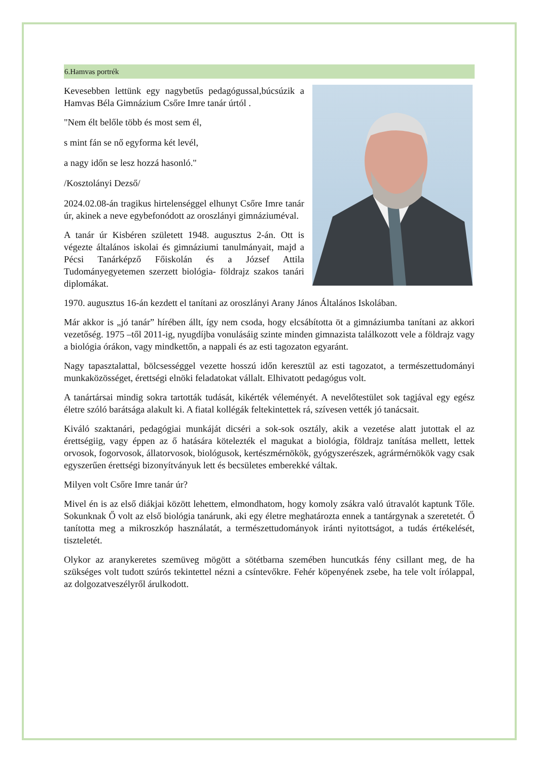6.Hamvas portrék
Kevesebben lettünk egy nagybetűs pedagógussal,búcsúzik a Hamvas Béla Gimnázium Csőre Imre tanár úrtól .
"Nem élt belőle több és most sem él,
s mint fán se nő egyforma két levél,
a nagy időn se lesz hozzá hasonló."
/Kosztolányi Dezső/
2024.02.08-án tragikus hirtelenséggel elhunyt Csőre Imre tanár úr, akinek a neve egybefonódott az oroszlányi gimnáziuméval.
A tanár úr Kisbéren született 1948. augusztus 2-án. Ott is végezte általános iskolai és gimnáziumi tanulmányait, majd a Pécsi Tanárképző Főiskolán és a József Attila Tudományegyetemen szerzett biológia- földrajz szakos tanári diplomákat.
1970. augusztus 16-án kezdett el tanítani az oroszlányi Arany János Általános Iskolában.
Már akkor is „jó tanár” hírében állt, így nem csoda, hogy elcsábította öt a gimnáziumba tanítani az akkori vezetőség. 1975 –től 2011-ig, nyugdíjba vonulásáig szinte minden gimnazista találkozott vele a földrajz vagy a biológia órákon, vagy mindkettőn, a nappali és az esti tagozaton egyaránt.
Nagy tapasztalattal, bölcsességgel vezette hosszú időn keresztül az esti tagozatot, a természettudományi munkaközösséget, érettségi elnöki feladatokat vállalt. Elhivatott pedagógus volt.
A tanártársai mindig sokra tartották tudását, kikérték véleményét. A nevelőtestület sok tagjával egy egész életre szóló barátsága alakult ki. A fiatal kollégák feltekintettek rá, szívesen vették jó tanácsait.
Kiváló szaktanári, pedagógiai munkáját dicséri a sok-sok osztály, akik a vezetése alatt jutottak el az érettségiig, vagy éppen az ő hatására kötelezték el magukat a biológia, földrajz tanítása mellett, lettek orvosok, fogorvosok, állatorvosok, biológusok, kertészmérnökök, gyógyszerészek, agrármérnökök vagy csak egyszerűen érettségi bizonyítványuk lett és becsületes emberekké váltak.
Milyen volt Csőre Imre tanár úr?
Mivel én is az első diákjai között lehettem, elmondhatom, hogy komoly zsákra való útravalót kaptunk Tőle. Sokunknak Ő volt az első biológia tanárunk, aki egy életre meghatározta ennek a tantárgynak a szeretetét. Ő tanította meg a mikroszkóp használatát, a természettudományok iránti nyitottságot, a tudás értékelését, tiszteletét.
Olykor az aranykeretes szemüveg mögött a sötétbarna szemében huncutkás fény csillant meg, de ha szükséges volt tudott szúrós tekintettel nézni a csíntevőkre. Fehér köpenyének zsebe, ha tele volt írólappal, az dolgozatveszélyről árulkodott.